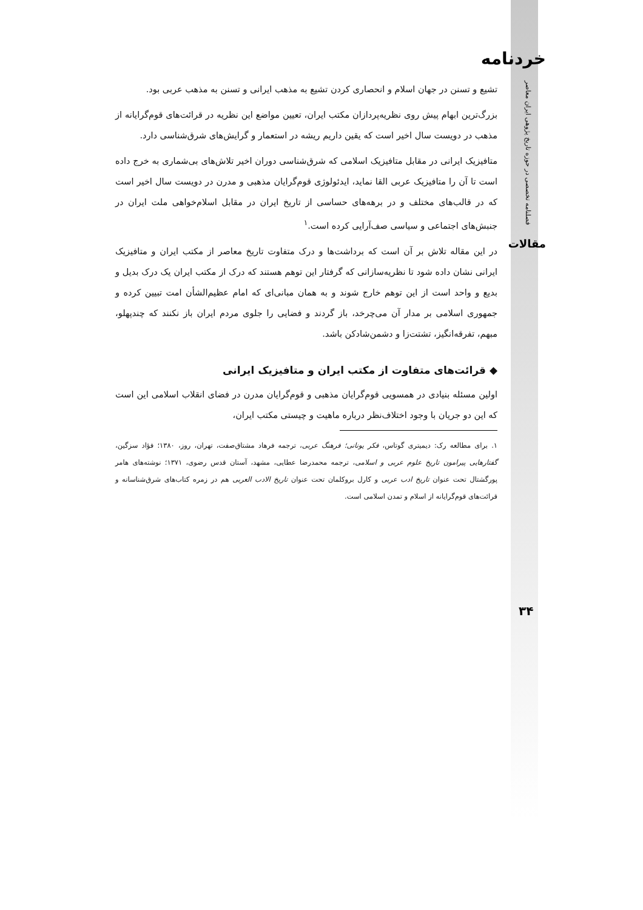خردنامه
فصلنامه تخصصی در حوزه تاریخ پژوهی ایران معاصر
مقالات
تشیع و تسنن در جهان اسلام و انحصاری کردن تشیع به مذهب ایرانی و تسنن به مذهب عربی بود.
بزرگ‌ترین ابهام پیش روی نظریه‌پردازان مکتب ایران، تعیین مواضع این نظریه در قرائت‌های قوم‌گرایانه از مذهب در دویست سال اخیر است که یقین داریم ریشه در استعمار و گرایش‌های شرق‌شناسی دارد.
متافیزیک ایرانی در مقابل متافیزیک اسلامی که شرق‌شناسی دوران اخیر تلاش‌های بی‌شماری به خرج داده است تا آن را متافیزیک عربی القا نماید، ایدئولوژی قوم‌گرایان مذهبی و مدرن در دویست سال اخیر است که در قالب‌های مختلف و در برهه‌های حساسی از تاریخ ایران در مقابل اسلام‌خواهی ملت ایران در جنبش‌های اجتماعی و سیاسی صف‌آرایی کرده است.<sup>۱</sup>
در این مقاله تلاش بر آن است که برداشت‌ها و درک متفاوت تاریخ معاصر از مکتب ایران و متافیزیک ایرانی نشان داده شود تا نظریه‌سازانی که گرفتار این توهم هستند که درک از مکتب ایران یک درک بدیل و بدیع و واحد است از این توهم خارج شوند و به همان مبانی‌ای که امام عظیم‌الشأن امت تبیین کرده و جمهوری اسلامی بر مدار آن می‌چرخد، باز گردند و فضایی را جلوی مردم ایران باز نکنند که چندپهلو، مبهم، تفرقه‌انگیز، تشتت‌زا و دشمن‌شادکن باشد.
◆ قرائت‌های متفاوت از مکتب ایران و متافیزیک ایرانی
اولین مسئله بنیادی در همسویی قوم‌گرایان مذهبی و قوم‌گرایان مدرن در فضای انقلاب اسلامی این است که این دو جریان با وجود اختلاف‌نظر درباره ماهیت و چیستی مکتب ایران،
۱. برای مطالعه رک: دیمیتری گوتاس، فکر یونانی؛ فرهنگ عربی، ترجمه فرهاد مشتاق‌صفت، تهران، روز، ۱۳۸۰؛ فؤاد سزگین، گفتارهایی پیرامون تاریخ علوم عربی و اسلامی، ترجمه محمدرضا عطایی، مشهد، آستان قدس رضوی، ۱۳۷۱؛ نوشته‌های هامر پورگشتال تحت عنوان تاریخ ادب عربی و کارل بروکلمان تحت عنوان تاریخ الادب العربی هم در زمره کتاب‌های شرق‌شناسانه و قرائت‌های قوم‌گرایانه از اسلام و تمدن اسلامی است.
۳۴